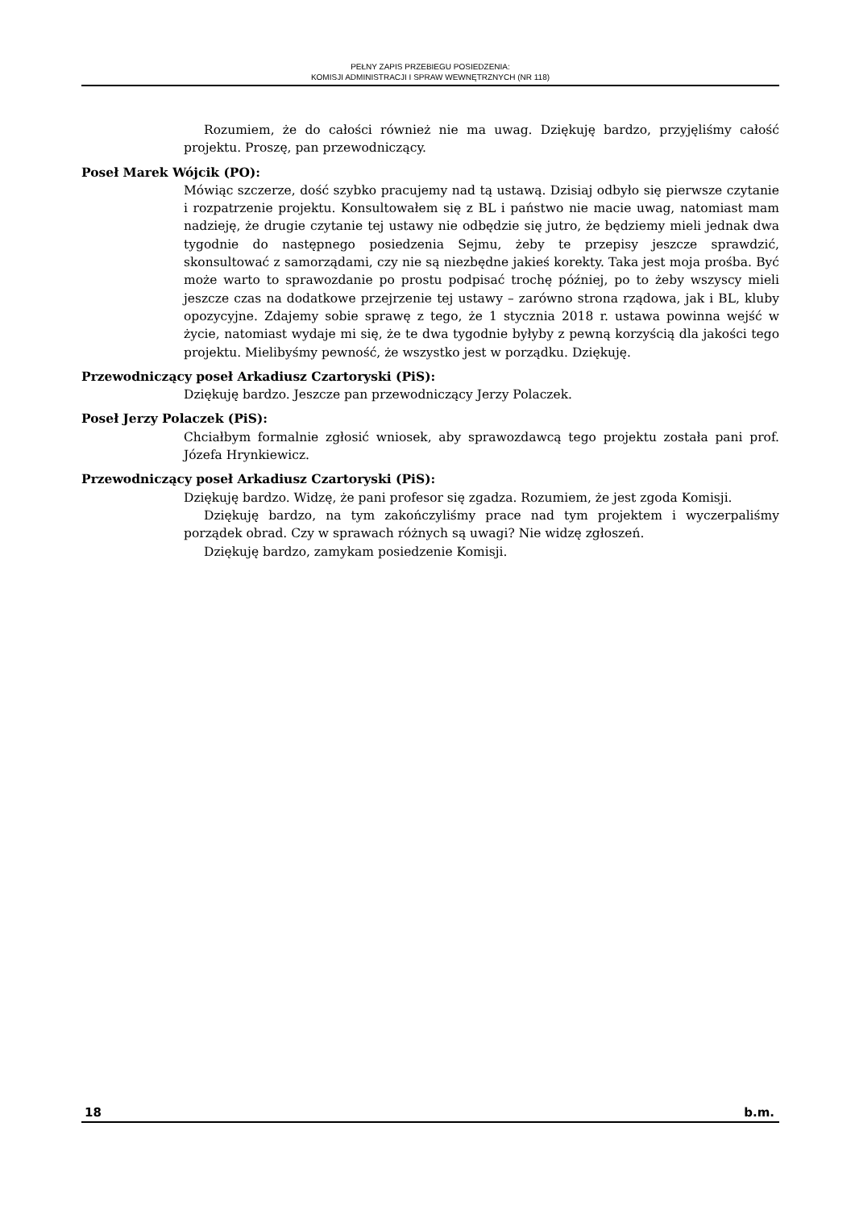PEŁNY ZAPIS PRZEBIEGU POSIEDZENIA:
KOMISJI ADMINISTRACJI I SPRAW WEWNĘTRZNYCH (NR 118)
Rozumiem, że do całości również nie ma uwag. Dziękuję bardzo, przyjęliśmy całość projektu. Proszę, pan przewodniczący.
Poseł Marek Wójcik (PO):
Mówiąc szczerze, dość szybko pracujemy nad tą ustawą. Dzisiaj odbyło się pierwsze czytanie i rozpatrzenie projektu. Konsultowałem się z BL i państwo nie macie uwag, natomiast mam nadzieję, że drugie czytanie tej ustawy nie odbędzie się jutro, że będziemy mieli jednak dwa tygodnie do następnego posiedzenia Sejmu, żeby te przepisy jeszcze sprawdzić, skonsultować z samorządami, czy nie są niezbędne jakieś korekty. Taka jest moja prośba. Być może warto to sprawozdanie po prostu podpisać trochę później, po to żeby wszyscy mieli jeszcze czas na dodatkowe przejrzenie tej ustawy – zarówno strona rządowa, jak i BL, kluby opozycyjne. Zdajemy sobie sprawę z tego, że 1 stycznia 2018 r. ustawa powinna wejść w życie, natomiast wydaje mi się, że te dwa tygodnie byłyby z pewną korzyścią dla jakości tego projektu. Mielibyśmy pewność, że wszystko jest w porządku. Dziękuję.
Przewodniczący poseł Arkadiusz Czartoryski (PiS):
Dziękuję bardzo. Jeszcze pan przewodniczący Jerzy Polaczek.
Poseł Jerzy Polaczek (PiS):
Chciałbym formalnie zgłosić wniosek, aby sprawozdawcą tego projektu została pani prof. Józefa Hrynkiewicz.
Przewodniczący poseł Arkadiusz Czartoryski (PiS):
Dziękuję bardzo. Widzę, że pani profesor się zgadza. Rozumiem, że jest zgoda Komisji.
Dziękuję bardzo, na tym zakończyliśmy prace nad tym projektem i wyczerpaliśmy porządek obrad. Czy w sprawach różnych są uwagi? Nie widzę zgłoszeń.
Dziękuję bardzo, zamykam posiedzenie Komisji.
18 b.m.